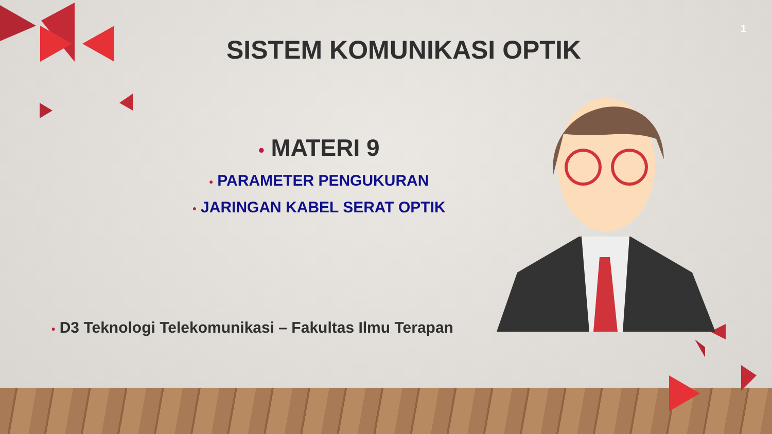1
SISTEM KOMUNIKASI OPTIK
• MATERI 9
• PARAMETER PENGUKURAN
• JARINGAN KABEL SERAT OPTIK
• D3 Teknologi Telekomunikasi – Fakultas Ilmu Terapan